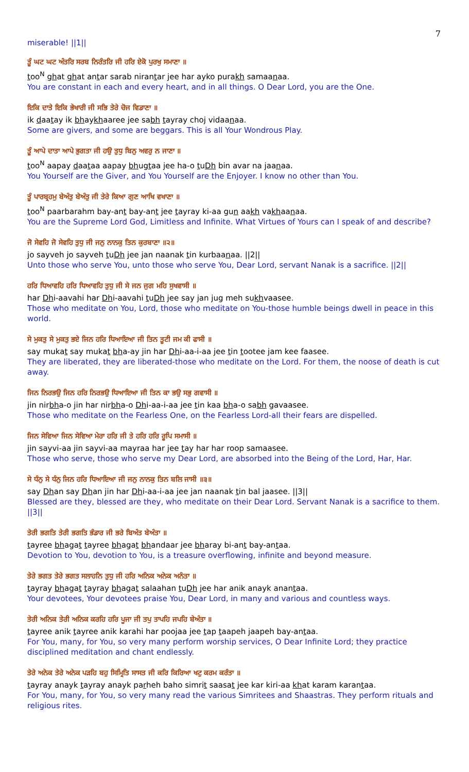7
miserable! ||1||
ਤੂੰ ਘਟ ਘਟ ਅੰਤਰਿ ਸਰਬ ਨਿਰੰਤਰਿ ਜੀ ਹਰਿ ਏਕੋ ਪੁਰਖੁ ਸਮਾਣਾ ॥
too<sup>N</sup> ghat ghat antar sarab nirantar jee har ayko purakh samaanaa.
You are constant in each and every heart, and in all things. O Dear Lord, you are the One.
ਇਕਿ ਦਾਤੇ ਇਕਿ ਭੇਖਾਰੀ ਜੀ ਸਭਿ ਤੇਰੇ ਚੋਜ ਵਿਡਾਣਾ ॥
ik daatay ik bhaykhaaree jee sabh tayray choj vidaanaa.
Some are givers, and some are beggars. This is all Your Wondrous Play.
ਤੂੰ ਆਪੇ ਦਾਤਾ ਆਪੇ ਭੁਗਤਾ ਜੀ ਹਉ ਤੁਧੁ ਬਿਨੁ ਅਵਰੁ ਨ ਜਾਣਾ ॥
too<sup>N</sup> aapay daataa aapay bhugtaa jee ha-o tuDh bin avar na jaanaa.
You Yourself are the Giver, and You Yourself are the Enjoyer. I know no other than You.
ਤੂੰ ਪਾਰਬ੍ਰਹਮੁ ਬੇਅੰਤੁ ਬੇਅੰਤੁ ਜੀ ਤੇਰੇ ਕਿਆ ਗੁਣ ਆਖਿ ਵਖਾਣਾ ॥
too<sup>N</sup> paarbarahm bay-ant bay-ant jee tayray ki-aa gun aakh vakhaanaa.
You are the Supreme Lord God, Limitless and Infinite. What Virtues of Yours can I speak of and describe?
ਜੋ ਸੇਵਹਿ ਜੋ ਸੇਵਹਿ ਤੁਧੁ ਜੀ ਜਨੁ ਨਾਨਕੁ ਤਿਨ ਕੁਰਬਾਣਾ ॥੨॥
jo sayveh jo sayveh tuDh jee jan naanak tin kurbaanaa. ||2||
Unto those who serve You, unto those who serve You, Dear Lord, servant Nanak is a sacrifice. ||2||
ਹਰਿ ਧਿਆਵਹਿ ਹਰਿ ਧਿਆਵਹਿ ਤੁਧੁ ਜੀ ਸੇ ਜਨ ਜੁਗ ਮਹਿ ਸੁਖਵਾਸੀ ॥
har Dhi-aavahi har Dhi-aavahi tuDh jee say jan jug meh sukhvaasee.
Those who meditate on You, Lord, those who meditate on You-those humble beings dwell in peace in this world.
ਸੇ ਮੁਕਤੁ ਸੇ ਮੁਕਤੁ ਭਏ ਜਿਨ ਹਰਿ ਧਿਆਇਆ ਜੀ ਤਿਨ ਤੂਟੀ ਜਮ ਕੀ ਫਾਸੀ ॥
say mukat say mukat bha-ay jin har Dhi-aa-i-aa jee tin tootee jam kee faasee.
They are liberated, they are liberated-those who meditate on the Lord. For them, the noose of death is cut away.
ਜਿਨ ਨਿਰਭਉ ਜਿਨ ਹਰਿ ਨਿਰਭਉ ਧਿਆਇਆ ਜੀ ਤਿਨ ਕਾ ਭਉ ਸਭੁ ਗਵਾਸੀ ॥
jin nirbha-o jin har nirbha-o Dhi-aa-i-aa jee tin kaa bha-o sabh gavaasee.
Those who meditate on the Fearless One, on the Fearless Lord-all their fears are dispelled.
ਜਿਨ ਸੇਵਿਆ ਜਿਨ ਸੇਵਿਆ ਮੇਰਾ ਹਰਿ ਜੀ ਤੇ ਹਰਿ ਹਰਿ ਰੂਪਿ ਸਮਾਸੀ ॥
jin sayvi-aa jin sayvi-aa mayraa har jee tay har har roop samaasee.
Those who serve, those who serve my Dear Lord, are absorbed into the Being of the Lord, Har, Har.
ਸੇ ਧੰਨੁ ਸੇ ਧੰਨੁ ਜਿਨ ਹਰਿ ਧਿਆਇਆ ਜੀ ਜਨੁ ਨਾਨਕੁ ਤਿਨ ਬਲਿ ਜਾਸੀ ॥੩॥
say Dhan say Dhan jin har Dhi-aa-i-aa jee jan naanak tin bal jaasee. ||3||
Blessed are they, blessed are they, who meditate on their Dear Lord. Servant Nanak is a sacrifice to them. ||3||
ਤੇਰੀ ਭਗਤਿ ਤੇਰੀ ਭਗਤਿ ਭੰਡਾਰ ਜੀ ਭਰੇ ਬਿਅੰਤ ਬੇਅੰਤਾ ॥
tayree bhagat tayree bhagat bhandaar jee bharay bi-ant bay-antaa.
Devotion to You, devotion to You, is a treasure overflowing, infinite and beyond measure.
ਤੇਰੇ ਭਗਤ ਤੇਰੇ ਭਗਤ ਸਲਾਹਨਿ ਤੁਧੁ ਜੀ ਹਰਿ ਅਨਿਕ ਅਨੇਕ ਅਨੰਤਾ ॥
tayray bhagat tayray bhagat salaahan tuDh jee har anik anayk anantaa.
Your devotees, Your devotees praise You, Dear Lord, in many and various and countless ways.
ਤੇਰੀ ਅਨਿਕ ਤੇਰੀ ਅਨਿਕ ਕਰਹਿ ਹਰਿ ਪੂਜਾ ਜੀ ਤਪੁ ਤਾਪਹਿ ਜਪਹਿ ਬੇਅੰਤਾ ॥
tayree anik tayree anik karahi har poojaa jee tap taapeh jaapeh bay-antaa.
For You, many, for You, so very many perform worship services, O Dear Infinite Lord; they practice disciplined meditation and chant endlessly.
ਤੇਰੇ ਅਨੇਕ ਤੇਰੇ ਅਨੇਕ ਪੜਹਿ ਬਹੁ ਸਿਮ੍ਰਿਤਿ ਸਾਸਤ ਜੀ ਕਰਿ ਕਿਰਿਆ ਖਟੁ ਕਰਮ ਕਰੰਤਾ ॥
tayray anayk tayray anayk parheh baho simrit saasat jee kar kiri-aa khat karam karantaa.
For You, many, for You, so very many read the various Simritees and Shaastras. They perform rituals and religious rites.